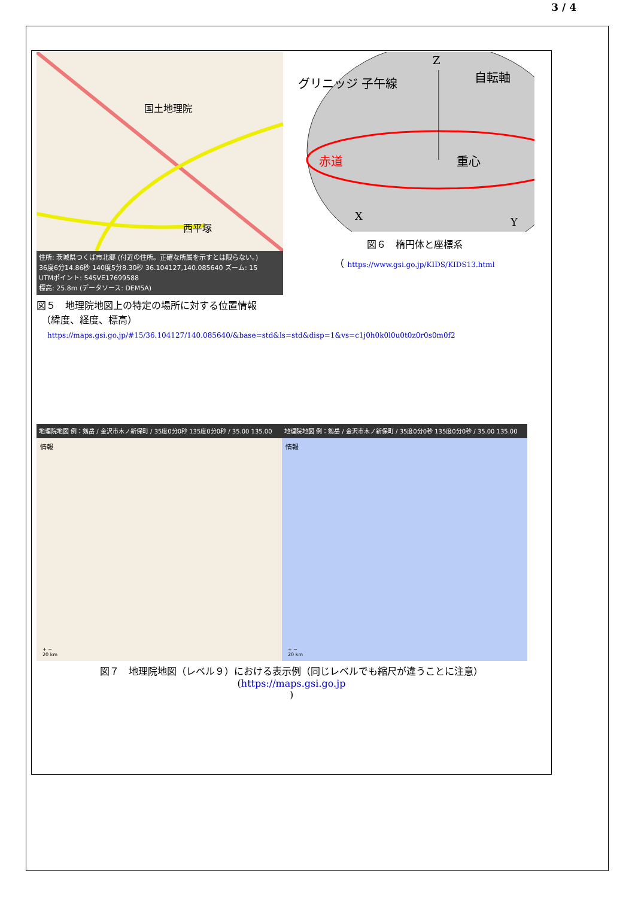3 / 4
国土地理院
西平塚
住所: 茨城県つくば市北郷 (付近の住所。正確な所属を示すとは限らない。)
36度6分14.86秒 140度5分8.30秒 36.104127,140.085640 ズーム: 15
UTMポイント: 54SVE17699588
標高: 25.8m (データソース: DEM5A)
図５　地理院地図上の特定の場所に対する位置情報
　（緯度、経度、標高）
Z
グリニッジ 子午線
赤道
重心
自転軸
X
Y
図６　楕円体と座標系
（ https://www.gsi.go.jp/KIDS/KIDS13.html
https://maps.gsi.go.jp/#15/36.104127/140.085640/&base=std&ls=std&disp=1&vs=c1j0h0k0l0u0t0z0r0s0m0f2
地理院地図 例：剱岳 / 金沢市木ノ新保町 / 35度0分0秒 135度0分0秒 / 35.00 135.00
情報
+ −
20 km
地理院地図 例：剱岳 / 金沢市木ノ新保町 / 35度0分0秒 135度0分0秒 / 35.00 135.00
情報
+ −
20 km
図７　地理院地図（レベル９）における表示例（同じレベルでも縮尺が違うことに注意）
(https://maps.gsi.go.jp
)